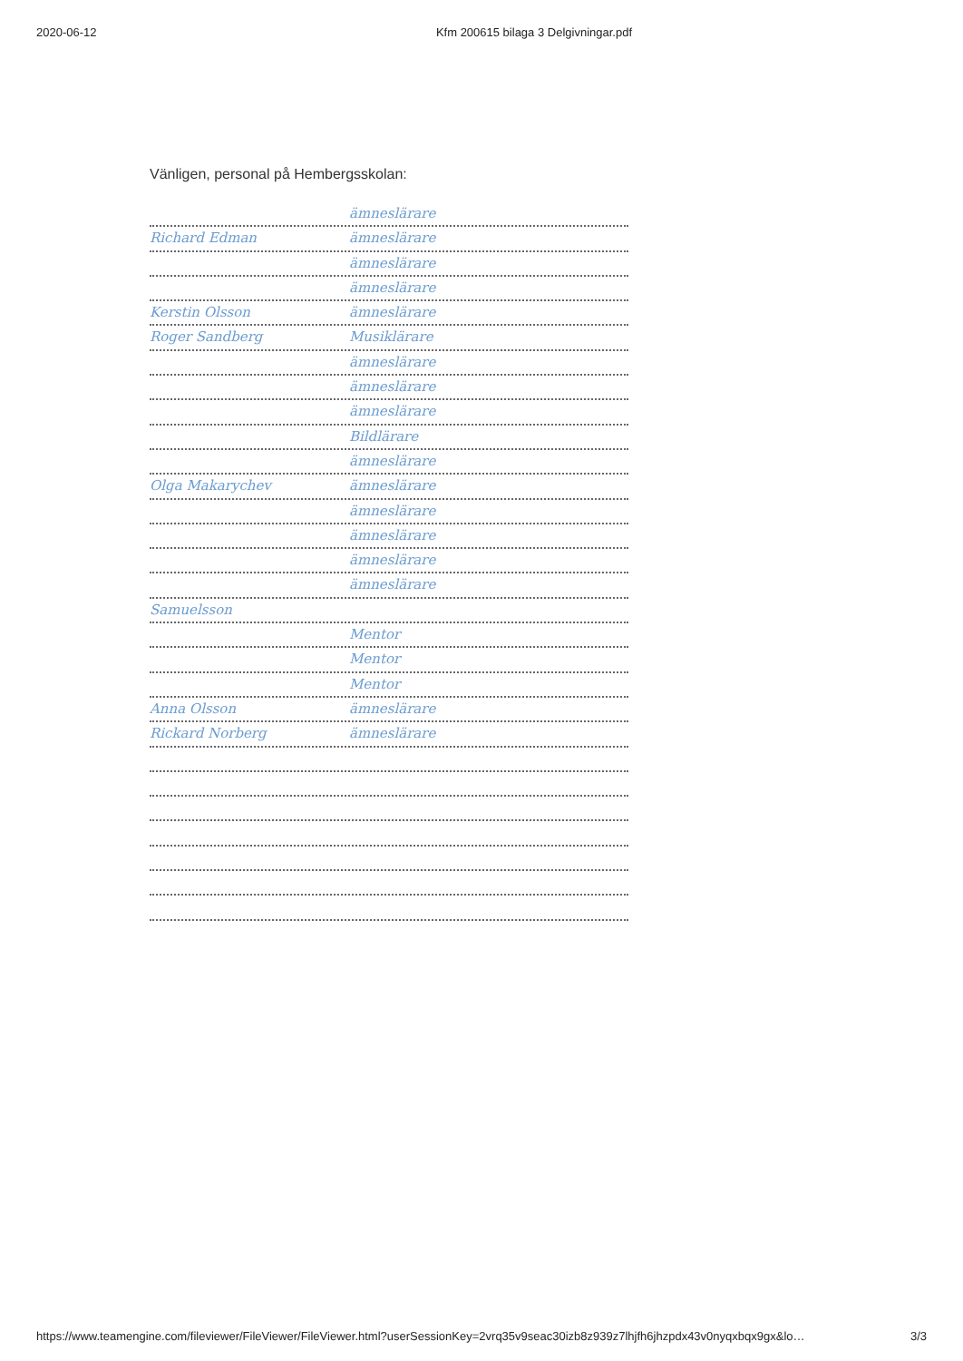2020-06-12 Kfm 200615 bilaga 3 Delgivningar.pdf
Vänligen, personal på Hembergsskolan:
ämneslärare
Richard Edman ämneslärare
ämneslärare
ämneslärare
Kerstin Olsson ämneslärare
Roger Sandberg Musiklärare
ämneslärare
ämneslärare
ämneslärare
Bildlärare
ämneslärare
Olga Makarychev ämneslärare
ämneslärare
ämneslärare
ämneslärare
ämneslärare
Samuelsson
Mentor
Mentor
Mentor
Anna Olsson ämneslärare
Rickard Norberg ämneslärare
https://www.teamengine.com/fileviewer/FileViewer/FileViewer.html?userSessionKey=2vrq35v9seac30izb8z939z7lhjfh6jhzpdx43v0nyqxbqx9gx&lo… 3/3